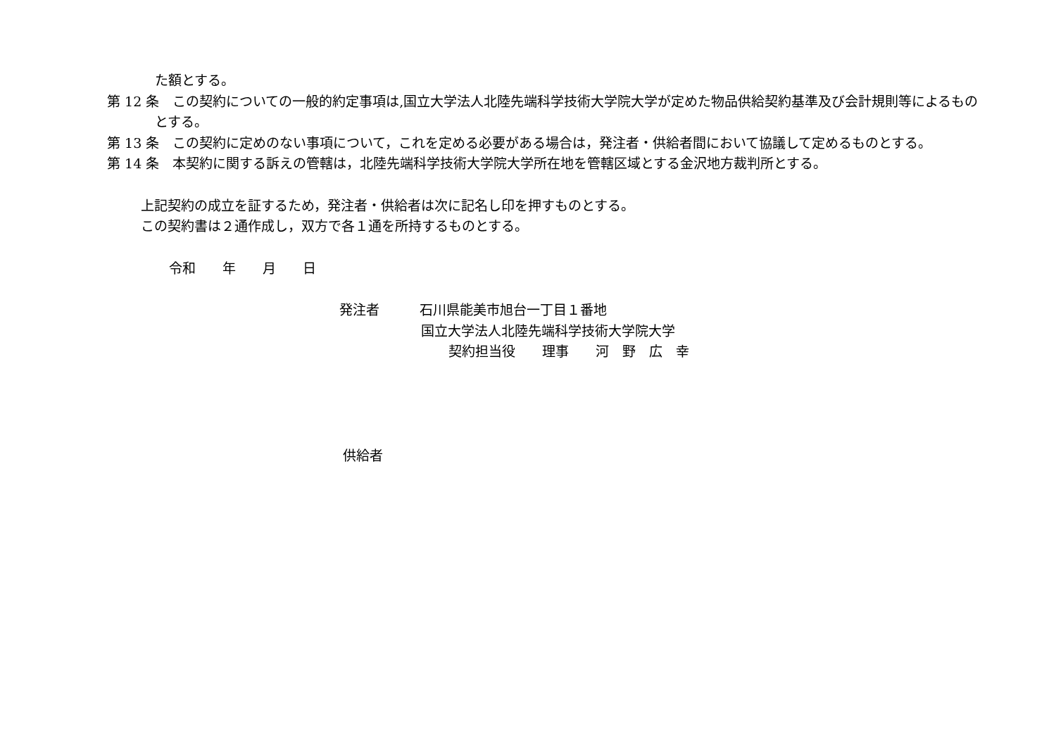た額とする。
第 12 条　この契約についての一般的約定事項は,国立大学法人北陸先端科学技術大学院大学が定めた物品供給契約基準及び会計規則等によるものとする。
第 13 条　この契約に定めのない事項について，これを定める必要がある場合は，発注者・供給者間において協議して定めるものとする。
第 14 条　本契約に関する訴えの管轄は，北陸先端科学技術大学院大学所在地を管轄区域とする金沢地方裁判所とする。
上記契約の成立を証するため，発注者・供給者は次に記名し印を押すものとする。
この契約書は２通作成し，双方で各１通を所持するものとする。
令和　　年　　月　　日
発注者　　　石川県能美市旭台一丁目１番地
国立大学法人北陸先端科学技術大学院大学
契約担当役　　理事　　河　野　広　幸
供給者